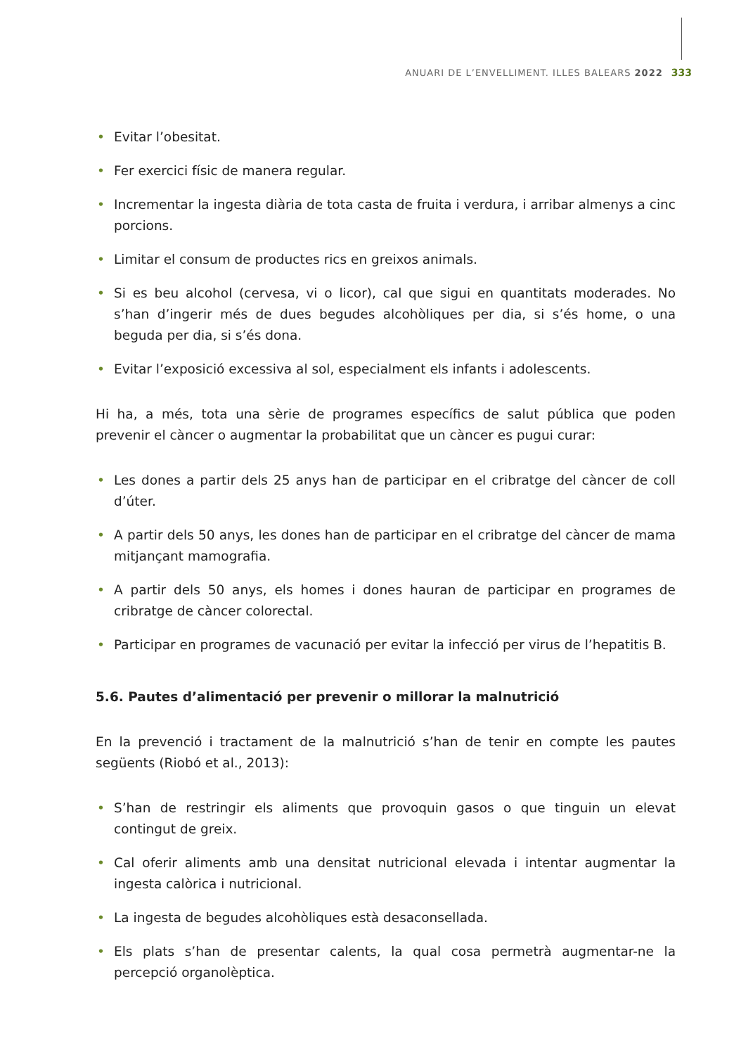ANUARI DE L’ENVELLIMENT. ILLES BALEARS 2022 333
• Evitar l’obesitat.
• Fer exercici físic de manera regular.
• Incrementar la ingesta diària de tota casta de fruita i verdura, i arribar almenys a cinc porcions.
• Limitar el consum de productes rics en greixos animals.
• Si es beu alcohol (cervesa, vi o licor), cal que sigui en quantitats moderades. No s’han d’ingerir més de dues begudes alcohòliques per dia, si s’és home, o una beguda per dia, si s’és dona.
• Evitar l’exposició excessiva al sol, especialment els infants i adolescents.
Hi ha, a més, tota una sèrie de programes específics de salut pública que poden prevenir el càncer o augmentar la probabilitat que un càncer es pugui curar:
• Les dones a partir dels 25 anys han de participar en el cribratge del càncer de coll d’úter.
• A partir dels 50 anys, les dones han de participar en el cribratge del càncer de mama mitjançant mamografia.
• A partir dels 50 anys, els homes i dones hauran de participar en programes de cribratge de càncer colorectal.
• Participar en programes de vacunació per evitar la infecció per virus de l’hepatitis B.
5.6. Pautes d’alimentació per prevenir o millorar la malnutrició
En la prevenció i tractament de la malnutrició s’han de tenir en compte les pautes següents (Riobó et al., 2013):
• S’han de restringir els aliments que provoquin gasos o que tinguin un elevat contingut de greix.
• Cal oferir aliments amb una densitat nutricional elevada i intentar augmentar la ingesta calòrica i nutricional.
• La ingesta de begudes alcohòliques està desaconsellada.
• Els plats s’han de presentar calents, la qual cosa permetrà augmentar-ne la percepció organolèptica.